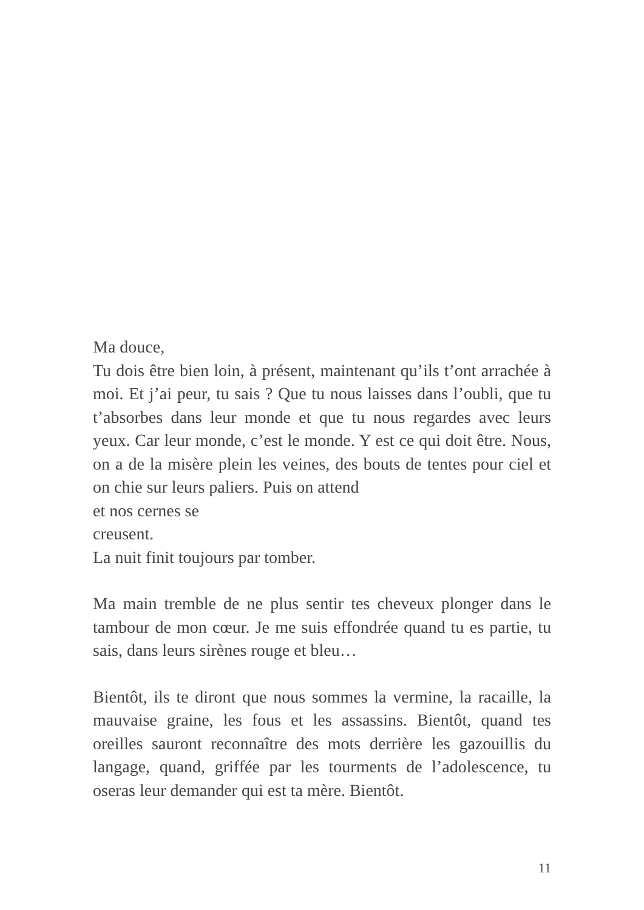Ma douce,
Tu dois être bien loin, à présent, maintenant qu’ils t’ont arrachée à moi. Et j’ai peur, tu sais ? Que tu nous laisses dans l’oubli, que tu t’absorbes dans leur monde et que tu nous regardes avec leurs yeux. Car leur monde, c’est le monde. Y est ce qui doit être. Nous, on a de la misère plein les veines, des bouts de tentes pour ciel et on chie sur leurs paliers. Puis on attend
et nos cernes se
creusent.
La nuit finit toujours par tomber.
Ma main tremble de ne plus sentir tes cheveux plonger dans le tambour de mon cœur. Je me suis effondrée quand tu es partie, tu sais, dans leurs sirènes rouge et bleu…
Bientôt, ils te diront que nous sommes la vermine, la racaille, la mauvaise graine, les fous et les assassins. Bientôt, quand tes oreilles sauront reconnaître des mots derrière les gazouillis du langage, quand, griffée par les tourments de l’adolescence, tu oseras leur demander qui est ta mère. Bientôt.
11